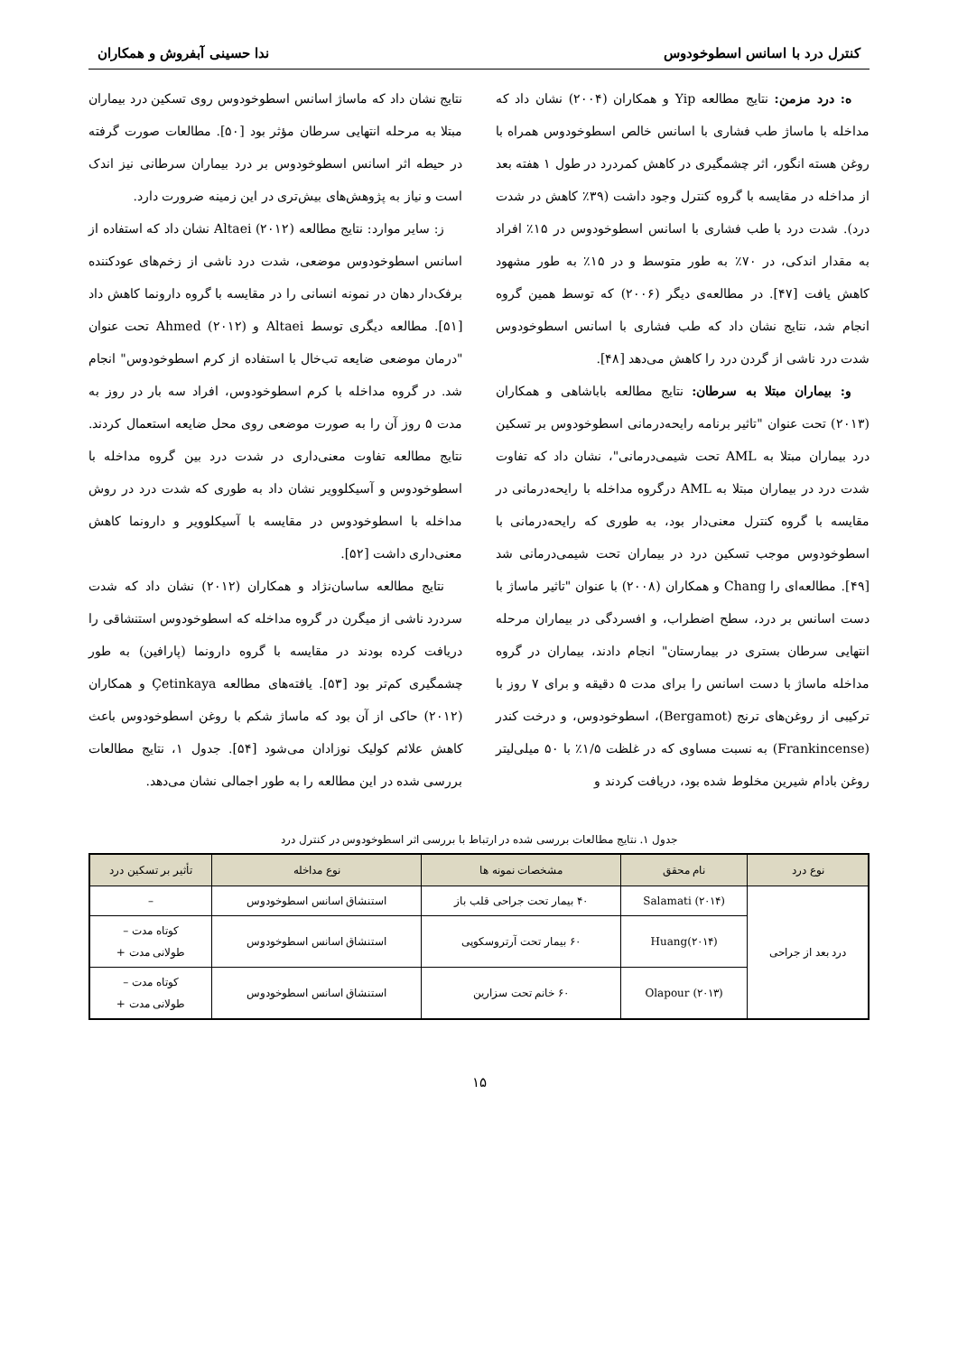کنترل درد با اسانس اسطوخودوس ندا حسینی آبفروش و همکاران
ه: درد مزمن: نتایج مطالعه Yip و همکاران (۲۰۰۴) نشان داد که مداخله با ماساژ طب فشاری با اسانس خالص اسطوخودوس همراه با روغن هسته انگور، اثر چشمگیری در کاهش کمردرد در طول ۱ هفته بعد از مداخله در مقایسه با گروه کنترل وجود داشت (۳۹٪ کاهش در شدت درد). شدت درد با طب فشاری با اسانس اسطوخودوس در ۱۵٪ افراد به مقدار اندکی، در ۷۰٪ به طور متوسط و در ۱۵٪ به طور مشهود کاهش یافت [۴۷]. در مطالعه‌ی دیگر (۲۰۰۶) که توسط همین گروه انجام شد، نتایج نشان داد که طب فشاری با اسانس اسطوخودوس شدت درد ناشی از گردن درد را کاهش می‌دهد [۴۸].
و: بیماران مبتلا به سرطان: نتایج مطالعه باباشاهی و همکاران (۲۰۱۳) تحت عنوان "تاثیر برنامه رایحه‌درمانی اسطوخودوس بر تسکین درد بیماران مبتلا به AML تحت شیمی‌درمانی"، نشان داد که تفاوت شدت درد در بیماران مبتلا به AML درگروه مداخله با رایحه‌درمانی در مقایسه با گروه کنترل معنی‌دار بود، به طوری که رایحه‌درمانی با اسطوخودوس موجب تسکین درد در بیماران تحت شیمی‌درمانی شد [۴۹]. مطالعه‌ای را Chang و همکاران (۲۰۰۸) با عنوان "تاثیر ماساژ با دست اسانس بر درد، سطح اضطراب، و افسردگی در بیماران مرحله انتهایی سرطان بستری در بیمارستان" انجام دادند، بیماران در گروه مداخله ماساژ با دست اسانس را برای مدت ۵ دقیقه و برای ۷ روز با ترکیبی از روغن‌های ترنج (Bergamot)، اسطوخودوس، و درخت کندر (Frankincense) به نسبت مساوی که در غلظت ۱/۵٪ با ۵۰ میلی‌لیتر روغن بادام شیرین مخلوط شده بود، دریافت کردند و
نتایج نشان داد که ماساژ اسانس اسطوخودوس روی تسکین درد بیماران مبتلا به مرحله انتهایی سرطان مؤثر بود [۵۰]. مطالعات صورت گرفته در حیطه اثر اسانس اسطوخودوس بر درد بیماران سرطانی نیز اندک است و نیاز به پژوهش‌های بیش‌تری در این زمینه ضرورت دارد.
ز: سایر موارد: نتایج مطالعه Altaei (۲۰۱۲) نشان داد که استفاده از اسانس اسطوخودوس موضعی، شدت درد ناشی از زخم‌های عودکننده برفک‌دار دهان در نمونه انسانی را در مقایسه با گروه دارونما کاهش داد [۵۱]. مطالعه دیگری توسط Altaei و Ahmed (۲۰۱۲) تحت عنوان "درمان موضعی ضایعه تب‌خال با استفاده از کرم اسطوخودوس" انجام شد. در گروه مداخله با کرم اسطوخودوس، افراد سه بار در روز به مدت ۵ روز آن را به صورت موضعی روی محل ضایعه استعمال کردند. نتایج مطالعه تفاوت معنی‌داری در شدت درد بین گروه مداخله با اسطوخودوس و آسیکلوویر نشان داد به طوری که شدت درد در روش مداخله با اسطوخودوس در مقایسه با آسیکلوویر و دارونما کاهش معنی‌داری داشت [۵۲].
نتایج مطالعه ساسان‌نژاد و همکاران (۲۰۱۲) نشان داد که شدت سردرد ناشی از میگرن در گروه مداخله که اسطوخودوس استنشاقی را دریافت کرده بودند در مقایسه با گروه دارونما (پارافین) به طور چشمگیری کم‌تر بود [۵۳]. یافته‌های مطالعه Çetinkaya و همکاران (۲۰۱۲) حاکی از آن بود که ماساژ شکم با روغن اسطوخودوس باعث کاهش علائم کولیک نوزادان می‌شود [۵۴]. جدول ۱، نتایج مطالعات بررسی شده در این مطالعه را به طور اجمالی نشان می‌دهد.
جدول ۱. نتایج مطالعات بررسی شده در ارتباط با بررسی اثر اسطوخودوس در کنترل درد
| نوع درد | نام محقق | مشخصات نمونه ها | نوع مداخله | تأثیر بر تسکین درد |
| --- | --- | --- | --- | --- |
| درد بعد از جراحی | Salamati (۲۰۱۴) | ۴۰ بیمار تحت جراحی قلب باز | استنشاق اسانس اسطوخودوس | – |
| | Huang(۲۰۱۴) | ۶۰ بیمار تحت آرتروسکوپی | استنشاق اسانس اسطوخودوس | کوتاه مدت – طولانی مدت + |
| | Olapour (۲۰۱۳) | ۶۰ خانم تحت سزارین | استنشاق اسانس اسطوخودوس | کوتاه مدت – طولانی مدت + |
۱۵